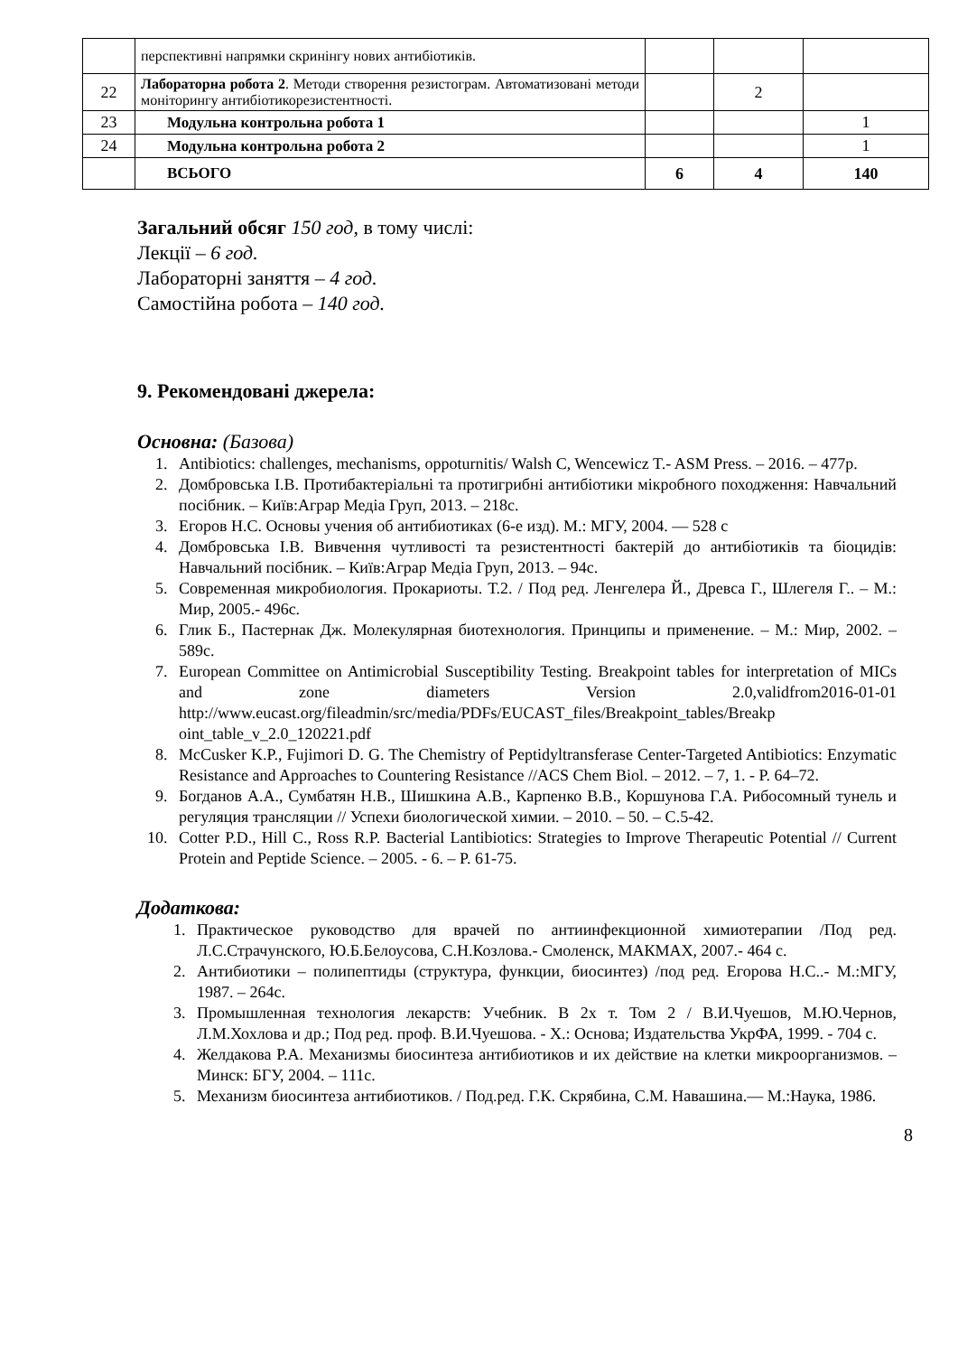| | перспективні напрямки скринінгу нових антибіотиків. | | | |
| 22 | Лабораторна робота 2 . Методи створення резистограм. Автоматизовані методи моніторингу антибіотикорезистентності. | | 2 | |
| 23 | Модульна контрольна робота 1 | | | 1 |
| 24 | Модульна контрольна робота 2 | | | 1 |
| | ВСЬОГО | 6 | 4 | 140 |
Загальний обсяг 150 год, в тому числі:
Лекції – 6 год.
Лабораторні заняття – 4 год.
Самостійна робота – 140 год.
9. Рекомендовані джерела:
Основна: (Базова)
1. Antibiotics: challenges, mechanisms, oppoturnitis/ Walsh C, Wencewicz T.- ASM Press. – 2016. – 477p.
2. Домбровська І.В. Протибактеріальні та протигрибні антибіотики мікробного походження: Навчальний посібник. – Київ:Аграр Медіа Груп, 2013. – 218с.
3. Егоров Н.С. Основы учения об антибиотиках (6-е изд). М.: МГУ, 2004. — 528 с
4. Домбровська І.В. Вивчення чутливості та резистентності бактерій до антибіотиків та біоцидів: Навчальний посібник. – Київ:Аграр Медіа Груп, 2013. – 94с.
5. Современная микробиология. Прокариоты. Т.2. / Под ред. Ленгелера Й., Древса Г., Шлегеля Г.. – М.: Мир, 2005.- 496с.
6. Глик Б., Пастернак Дж. Молекулярная биотехнология. Принципы и применение. – М.: Мир, 2002. – 589с.
7. European Committee on Antimicrobial Susceptibility Testing. Breakpoint tables for interpretation of MICs and zone diameters Version 2.0,validfrom2016-01-01 http://www.eucast.org/fileadmin/src/media/PDFs/EUCAST_files/Breakpoint_tables/Breakp oint_table_v_2.0_120221.pdf
8. McCusker K.P., Fujimori D. G. The Chemistry of Peptidyltransferase Center-Targeted Antibiotics: Enzymatic Resistance and Approaches to Countering Resistance //ACS Chem Biol. – 2012. – 7, 1. - P. 64–72.
9. Богданов А.А., Сумбатян Н.В., Шишкина А.В., Карпенко В.В., Коршунова Г.А. Рибосомный тунель и регуляция трансляции // Успехи биологической химии. – 2010. – 50. – С.5-42.
10. Cotter P.D., Hill C., Ross R.P. Bacterial Lantibiotics: Strategies to Improve Therapeutic Potential // Current Protein and Peptide Science. – 2005. - 6. – P. 61-75.
Додаткова:
1. Практическое руководство для врачей по антиинфекционной химиотерапии /Под ред. Л.С.Страчунского, Ю.Б.Белоусова, С.Н.Козлова.- Смоленск, МАКМАХ, 2007.- 464 с.
2. Антибиотики – полипептиды (структура, функции, биосинтез) /под ред. Егорова Н.С..- М.:МГУ, 1987. – 264с.
3. Промышленная технология лекарств: Учебник. В 2х т. Том 2 / В.И.Чуешов, М.Ю.Чернов, Л.М.Хохлова и др.; Под ред. проф. В.И.Чуешова. - Х.: Основа; Издательства УкрФА, 1999. - 704 с.
4. Желдакова Р.А. Механизмы биосинтеза антибиотиков и их действие на клетки микроорганизмов. – Минск: БГУ, 2004. – 111с.
5. Механизм биосинтеза антибиотиков. / Под.ред. Г.К. Скрябина, С.М. Навашина.— М.:Наука, 1986.
8